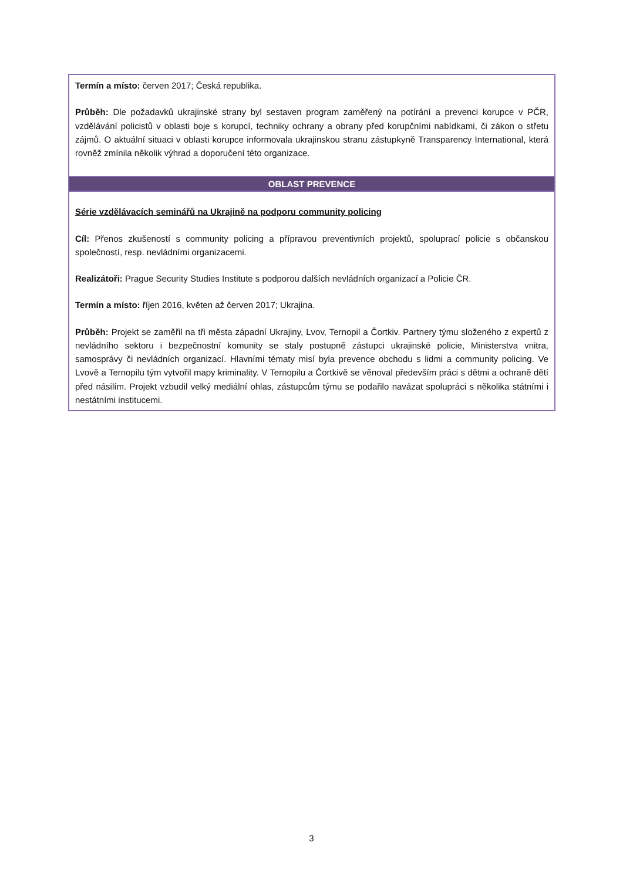| Termín a místo: červen 2017; Česká republika. Průběh: Dle požadavků ukrajinské strany byl sestaven program zaměřený na potírání a prevenci korupce v PČR, vzdělávání policistů v oblasti boje s korupcí, techniky ochrany a obrany před korupčními nabídkami, či zákon o střetu zájmů. O aktuální situaci v oblasti korupce informovala ukrajinskou stranu zástupkyně Transparency International, která rovněž zmínila několik výhrad a doporučení této organizace. |
| OBLAST PREVENCE |
| Série vzdělávacích seminářů na Ukrajině na podporu community policing Cíl: Přenos zkušeností s community policing a přípravou preventivních projektů, spoluprací policie s občanskou společností, resp. nevládními organizacemi. Realizátoři: Prague Security Studies Institute s podporou dalších nevládních organizací a Policie ČR. Termín a místo: říjen 2016, květen až červen 2017; Ukrajina. Průběh: Projekt se zaměřil na tři města západní Ukrajiny, Lvov, Ternopil a Čortkiv. Partnery týmu složeného z expertů z nevládního sektoru i bezpečnostní komunity se staly postupně zástupci ukrajinské policie, Ministerstva vnitra, samosprávy či nevládních organizací. Hlavními tématy misí byla prevence obchodu s lidmi a community policing. Ve Lvově a Ternopilu tým vytvořil mapy kriminality. V Ternopilu a Čortkivě se věnoval především práci s dětmi a ochraně dětí před násilím. Projekt vzbudil velký mediální ohlas, zástupcům týmu se podařilo navázat spolupráci s několika státními i nestátními institucemi. |
3